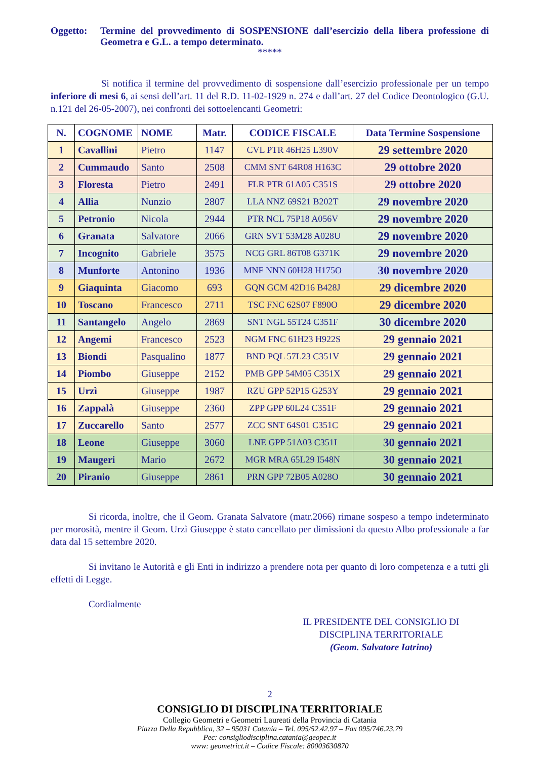Oggetto: Termine del provvedimento di SOSPENSIONE dall’esercizio della libera professione di Geometra e G.L. a tempo determinato.
*****
Si notifica il termine del provvedimento di sospensione dall’esercizio professionale per un tempo inferiore di mesi 6, ai sensi dell’art. 11 del R.D. 11-02-1929 n. 274 e dall’art. 27 del Codice Deontologico (G.U. n.121 del 26-05-2007), nei confronti dei sottoelencanti Geometri:
| N. | COGNOME | NOME | Matr. | CODICE FISCALE | Data Termine Sospensione |
| --- | --- | --- | --- | --- | --- |
| 1 | Cavallini | Pietro | 1147 | CVL PTR 46H25 L390V | 29 settembre 2020 |
| 2 | Cummaudo | Santo | 2508 | CMM SNT 64R08 H163C | 29 ottobre 2020 |
| 3 | Floresta | Pietro | 2491 | FLR PTR 61A05 C351S | 29 ottobre 2020 |
| 4 | Allia | Nunzio | 2807 | LLA NNZ 69S21 B202T | 29 novembre 2020 |
| 5 | Petronio | Nicola | 2944 | PTR NCL 75P18 A056V | 29 novembre 2020 |
| 6 | Granata | Salvatore | 2066 | GRN SVT 53M28 A028U | 29 novembre 2020 |
| 7 | Incognito | Gabriele | 3575 | NCG GRL 86T08 G371K | 29 novembre 2020 |
| 8 | Munforte | Antonino | 1936 | MNF NNN 60H28 H175O | 30 novembre 2020 |
| 9 | Giaquinta | Giacomo | 693 | GQN GCM 42D16 B428J | 29 dicembre 2020 |
| 10 | Toscano | Francesco | 2711 | TSC FNC 62S07 F890O | 29 dicembre 2020 |
| 11 | Santangelo | Angelo | 2869 | SNT NGL 55T24 C351F | 30 dicembre 2020 |
| 12 | Angemi | Francesco | 2523 | NGM FNC 61H23 H922S | 29 gennaio 2021 |
| 13 | Biondi | Pasqualino | 1877 | BND PQL 57L23 C351V | 29 gennaio 2021 |
| 14 | Piombo | Giuseppe | 2152 | PMB GPP 54M05 C351X | 29 gennaio 2021 |
| 15 | Urzì | Giuseppe | 1987 | RZU GPP 52P15 G253Y | 29 gennaio 2021 |
| 16 | Zappalà | Giuseppe | 2360 | ZPP GPP 60L24 C351F | 29 gennaio 2021 |
| 17 | Zuccarello | Santo | 2577 | ZCC SNT 64S01 C351C | 29 gennaio 2021 |
| 18 | Leone | Giuseppe | 3060 | LNE GPP 51A03 C351I | 30 gennaio 2021 |
| 19 | Maugeri | Mario | 2672 | MGR MRA 65L29 I548N | 30 gennaio 2021 |
| 20 | Piranio | Giuseppe | 2861 | PRN GPP 72B05 A028O | 30 gennaio 2021 |
Si ricorda, inoltre, che il Geom. Granata Salvatore (matr.2066) rimane sospeso a tempo indeterminato per morosità, mentre il Geom. Urzì Giuseppe è stato cancellato per dimissioni da questo Albo professionale a far data dal 15 settembre 2020.
Si invitano le Autorità e gli Enti in indirizzo a prendere nota per quanto di loro competenza e a tutti gli effetti di Legge.
Cordialmente
IL PRESIDENTE DEL CONSIGLIO DI
DISCIPLINA TERRITORIALE
(Geom. Salvatore Iatrino)
2
CONSIGLIO DI DISCIPLINA TERRITORIALE
Collegio Geometri e Geometri Laureati della Provincia di Catania
Piazza Della Repubblica, 32 – 95031 Catania – Tel. 095/52.42.97 – Fax 095/746.23.79
Pec: consigliodisciplina.catania@geopec.it
www: geometrict.it – Codice Fiscale: 80003630870